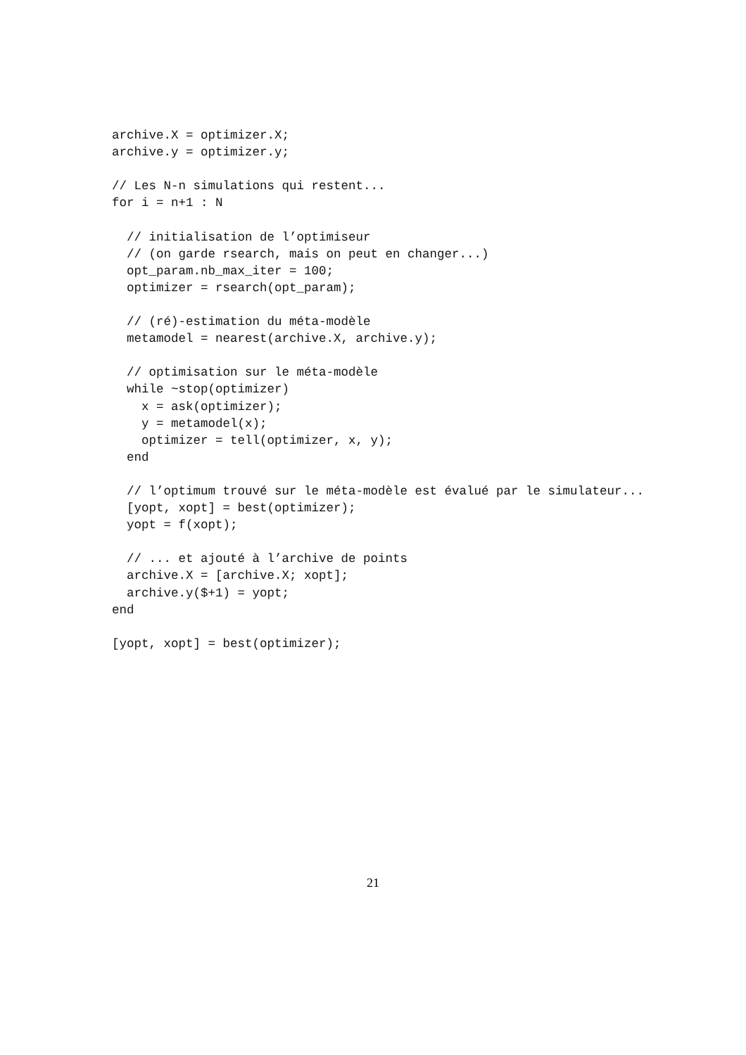archive.X = optimizer.X;
archive.y = optimizer.y;

// Les N-n simulations qui restent...
for i = n+1 : N

  // initialisation de l’optimiseur
  // (on garde rsearch, mais on peut en changer...)
  opt_param.nb_max_iter = 100;
  optimizer = rsearch(opt_param);

  // (ré)-estimation du méta-modèle
  metamodel = nearest(archive.X, archive.y);

  // optimisation sur le méta-modèle
  while ~stop(optimizer)
    x = ask(optimizer);
    y = metamodel(x);
    optimizer = tell(optimizer, x, y);
  end

  // l’optimum trouvé sur le méta-modèle est évalué par le simulateur...
  [yopt, xopt] = best(optimizer);
  yopt = f(xopt);

  // ... et ajouté à l’archive de points
  archive.X = [archive.X; xopt];
  archive.y($+1) = yopt;
end

[yopt, xopt] = best(optimizer);
21